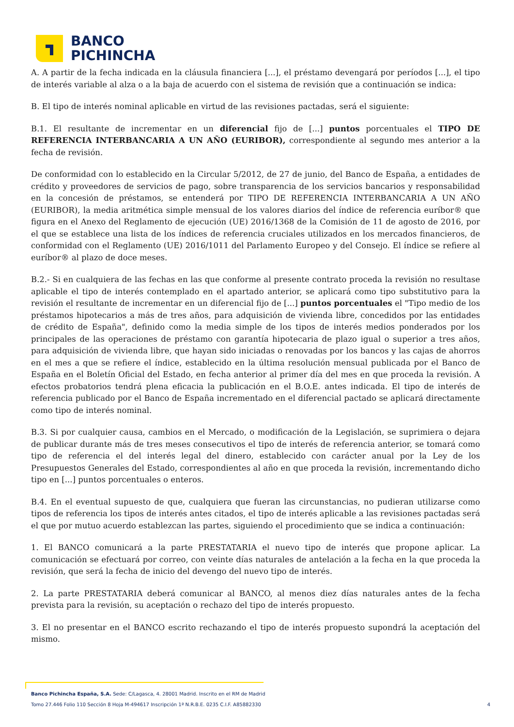BANCO
PICHINCHA
A. A partir de la fecha indicada en la cláusula financiera [...], el préstamo devengará por períodos [...], el tipo de interés variable al alza o a la baja de acuerdo con el sistema de revisión que a continuación se indica:
B. El tipo de interés nominal aplicable en virtud de las revisiones pactadas, será el siguiente:
B.1. El resultante de incrementar en un diferencial fijo de [...] puntos porcentuales el TIPO DE REFERENCIA INTERBANCARIA A UN AÑO (EURIBOR), correspondiente al segundo mes anterior a la fecha de revisión.
De conformidad con lo establecido en la Circular 5/2012, de 27 de junio, del Banco de España, a entidades de crédito y proveedores de servicios de pago, sobre transparencia de los servicios bancarios y responsabilidad en la concesión de préstamos, se entenderá por TIPO DE REFERENCIA INTERBANCARIA A UN AÑO (EURIBOR), la media aritmética simple mensual de los valores diarios del índice de referencia euríbor® que figura en el Anexo del Reglamento de ejecución (UE) 2016/1368 de la Comisión de 11 de agosto de 2016, por el que se establece una lista de los índices de referencia cruciales utilizados en los mercados financieros, de conformidad con el Reglamento (UE) 2016/1011 del Parlamento Europeo y del Consejo. El índice se refiere al euríbor® al plazo de doce meses.
B.2.- Si en cualquiera de las fechas en las que conforme al presente contrato proceda la revisión no resultase aplicable el tipo de interés contemplado en el apartado anterior, se aplicará como tipo substitutivo para la revisión el resultante de incrementar en un diferencial fijo de [...] puntos porcentuales el "Tipo medio de los préstamos hipotecarios a más de tres años, para adquisición de vivienda libre, concedidos por las entidades de crédito de España", definido como la media simple de los tipos de interés medios ponderados por los principales de las operaciones de préstamo con garantía hipotecaria de plazo igual o superior a tres años, para adquisición de vivienda libre, que hayan sido iniciadas o renovadas por los bancos y las cajas de ahorros en el mes a que se refiere el índice, establecido en la última resolución mensual publicada por el Banco de España en el Boletín Oficial del Estado, en fecha anterior al primer día del mes en que proceda la revisión. A efectos probatorios tendrá plena eficacia la publicación en el B.O.E. antes indicada. El tipo de interés de referencia publicado por el Banco de España incrementado en el diferencial pactado se aplicará directamente como tipo de interés nominal.
B.3. Si por cualquier causa, cambios en el Mercado, o modificación de la Legislación, se suprimiera o dejara de publicar durante más de tres meses consecutivos el tipo de interés de referencia anterior, se tomará como tipo de referencia el del interés legal del dinero, establecido con carácter anual por la Ley de los Presupuestos Generales del Estado, correspondientes al año en que proceda la revisión, incrementando dicho tipo en [...] puntos porcentuales o enteros.
B.4. En el eventual supuesto de que, cualquiera que fueran las circunstancias, no pudieran utilizarse como tipos de referencia los tipos de interés antes citados, el tipo de interés aplicable a las revisiones pactadas será el que por mutuo acuerdo establezcan las partes, siguiendo el procedimiento que se indica a continuación:
1. El BANCO comunicará a la parte PRESTATARIA el nuevo tipo de interés que propone aplicar. La comunicación se efectuará por correo, con veinte días naturales de antelación a la fecha en la que proceda la revisión, que será la fecha de inicio del devengo del nuevo tipo de interés.
2. La parte PRESTATARIA deberá comunicar al BANCO, al menos diez días naturales antes de la fecha prevista para la revisión, su aceptación o rechazo del tipo de interés propuesto.
3. El no presentar en el BANCO escrito rechazando el tipo de interés propuesto supondrá la aceptación del mismo.
Banco Pichincha España, S.A. Sede: C/Lagasca, 4. 28001 Madrid. Inscrito en el RM de Madrid
Tomo 27.446 Folio 110 Sección 8 Hoja M-494617 Inscripción 1ª N.R.B.E. 0235 C.I.F. A85882330 4